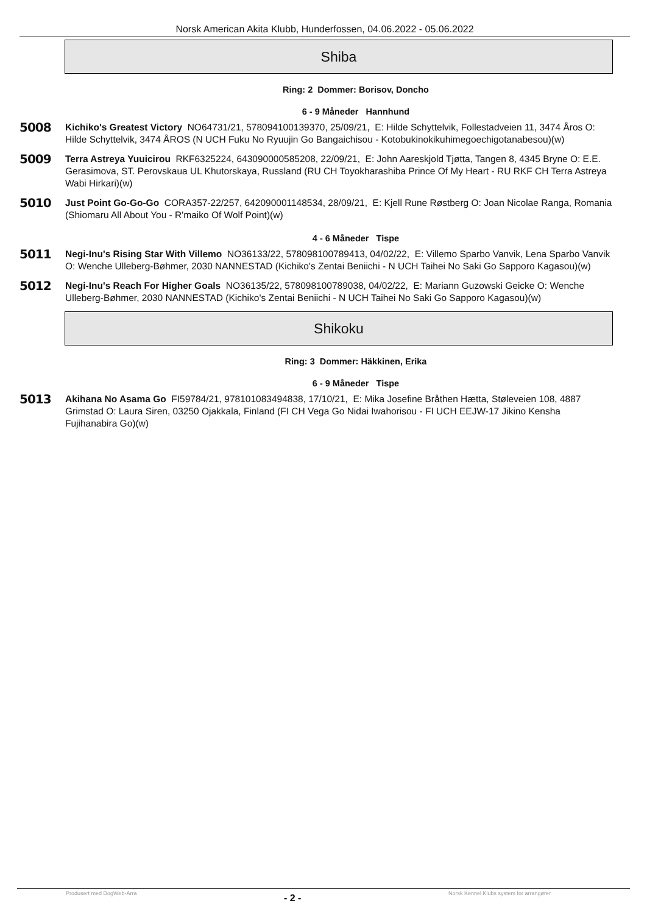Norsk American Akita Klubb, Hunderfossen, 04.06.2022 - 05.06.2022
Shiba
Ring: 2 Dommer: Borisov, Doncho
6 - 9 Måneder Hannhund
5008
Kichiko's Greatest Victory NO64731/21, 578094100139370, 25/09/21, E: Hilde Schyttelvik, Follestadveien 11, 3474 Åros O: Hilde Schyttelvik, 3474 ÅROS (N UCH Fuku No Ryuujin Go Bangaichisou - Kotobukinokikuhimegoechigotanabesou)(w)
5009
Terra Astreya Yuuicirou RKF6325224, 643090000585208, 22/09/21, E: John Aareskjold Tjøtta, Tangen 8, 4345 Bryne O: E.E. Gerasimova, ST. Perovskaua UL Khutorskaya, Russland (RU CH Toyokharashiba Prince Of My Heart - RU RKF CH Terra Astreya Wabi Hirkari)(w)
5010
Just Point Go-Go-Go CORA357-22/257, 642090001148534, 28/09/21, E: Kjell Rune Røstberg O: Joan Nicolae Ranga, Romania (Shiomaru All About You - R'maiko Of Wolf Point)(w)
4 - 6 Måneder Tispe
5011
Negi-Inu's Rising Star With Villemo NO36133/22, 578098100789413, 04/02/22, E: Villemo Sparbo Vanvik, Lena Sparbo Vanvik O: Wenche Ulleberg-Bøhmer, 2030 NANNESTAD (Kichiko's Zentai Beniichi - N UCH Taihei No Saki Go Sapporo Kagasou)(w)
5012
Negi-Inu's Reach For Higher Goals NO36135/22, 578098100789038, 04/02/22, E: Mariann Guzowski Geicke O: Wenche Ulleberg-Bøhmer, 2030 NANNESTAD (Kichiko's Zentai Beniichi - N UCH Taihei No Saki Go Sapporo Kagasou)(w)
Shikoku
Ring: 3 Dommer: Häkkinen, Erika
6 - 9 Måneder Tispe
5013
Akihana No Asama Go FI59784/21, 978101083494838, 17/10/21, E: Mika Josefine Bråthen Hætta, Støleveien 108, 4887 Grimstad O: Laura Siren, 03250 Ojakkala, Finland (FI CH Vega Go Nidai Iwahorisou - FI UCH EEJW-17 Jikino Kensha Fujihanabira Go)(w)
Produsert med DogWeb-Arra - 2 - Norsk Kennel Klubs system for arrangører